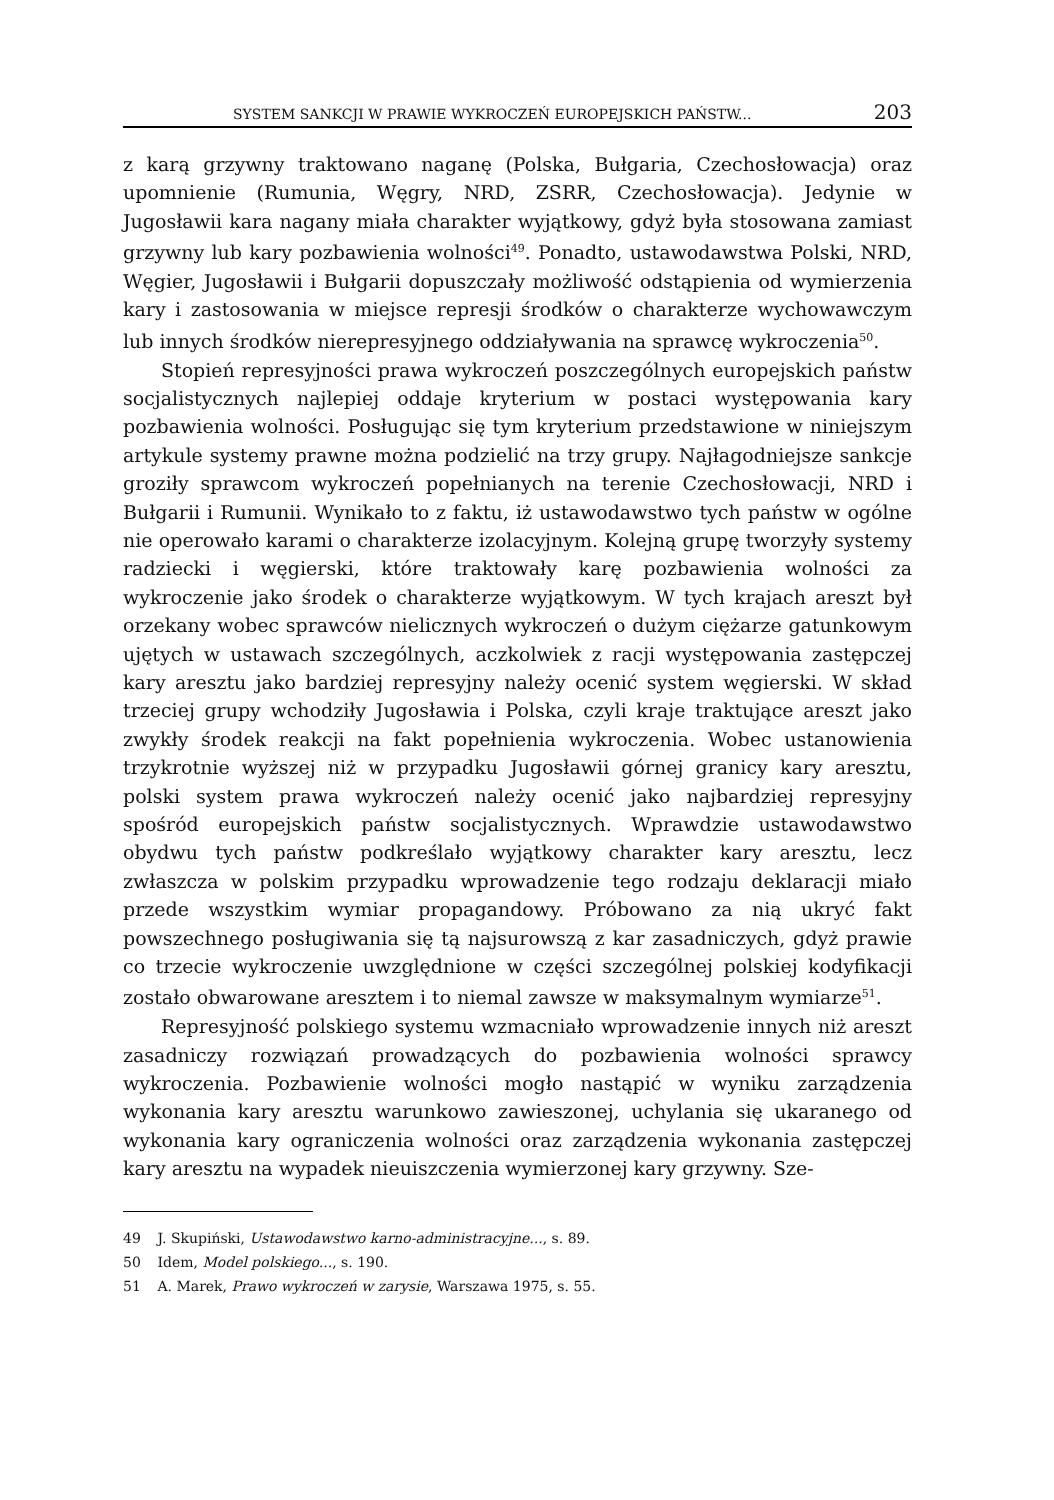SYSTEM SANKCJI W PRAWIE WYKROCZEŃ EUROPEJSKICH PAŃSTW... 203
z karą grzywny traktowano naganę (Polska, Bułgaria, Czechosłowacja) oraz upomnienie (Rumunia, Węgry, NRD, ZSRR, Czechosłowacja). Jedynie w Jugosławii kara nagany miała charakter wyjątkowy, gdyż była stosowana zamiast grzywny lub kary pozbawienia wolności<sup>49</sup>. Ponadto, ustawodawstwa Polski, NRD, Węgier, Jugosławii i Bułgarii dopuszczały możliwość odstąpienia od wymierzenia kary i zastosowania w miejsce represji środków o charakterze wychowawczym lub innych środków nierepresyjnego oddziaływania na sprawcę wykroczenia<sup>50</sup>.
Stopień represyjności prawa wykroczeń poszczególnych europejskich państw socjalistycznych najlepiej oddaje kryterium w postaci występowania kary pozbawienia wolności. Posługując się tym kryterium przedstawione w niniejszym artykule systemy prawne można podzielić na trzy grupy. Najłagodniejsze sankcje groziły sprawcom wykroczeń popełnianych na terenie Czechosłowacji, NRD i Bułgarii i Rumunii. Wynikało to z faktu, iż ustawodawstwo tych państw w ogólne nie operowało karami o charakterze izolacyjnym. Kolejną grupę tworzyły systemy radziecki i węgierski, które traktowały karę pozbawienia wolności za wykroczenie jako środek o charakterze wyjątkowym. W tych krajach areszt był orzekany wobec sprawców nielicznych wykroczeń o dużym ciężarze gatunkowym ujętych w ustawach szczególnych, aczkolwiek z racji występowania zastępczej kary aresztu jako bardziej represyjny należy ocenić system węgierski. W skład trzeciej grupy wchodziły Jugosławia i Polska, czyli kraje traktujące areszt jako zwykły środek reakcji na fakt popełnienia wykroczenia. Wobec ustanowienia trzykrotnie wyższej niż w przypadku Jugosławii górnej granicy kary aresztu, polski system prawa wykroczeń należy ocenić jako najbardziej represyjny spośród europejskich państw socjalistycznych. Wprawdzie ustawodawstwo obydwu tych państw podkreślało wyjątkowy charakter kary aresztu, lecz zwłaszcza w polskim przypadku wprowadzenie tego rodzaju deklaracji miało przede wszystkim wymiar propagandowy. Próbowano za nią ukryć fakt powszechnego posługiwania się tą najsurowszą z kar zasadniczych, gdyż prawie co trzecie wykroczenie uwzględnione w części szczególnej polskiej kodyfikacji zostało obwarowane aresztem i to niemal zawsze w maksymalnym wymiarze<sup>51</sup>.
Represyjność polskiego systemu wzmacniało wprowadzenie innych niż areszt zasadniczy rozwiązań prowadzących do pozbawienia wolności sprawcy wykroczenia. Pozbawienie wolności mogło nastąpić w wyniku zarządzenia wykonania kary aresztu warunkowo zawieszonej, uchylania się ukaranego od wykonania kary ograniczenia wolności oraz zarządzenia wykonania zastępczej kary aresztu na wypadek nieuiszczenia wymierzonej kary grzywny. Sze-
49 J. Skupiński, Ustawodawstwo karno-administracyjne..., s. 89.
50 Idem, Model polskiego..., s. 190.
51 A. Marek, Prawo wykroczeń w zarysie, Warszawa 1975, s. 55.